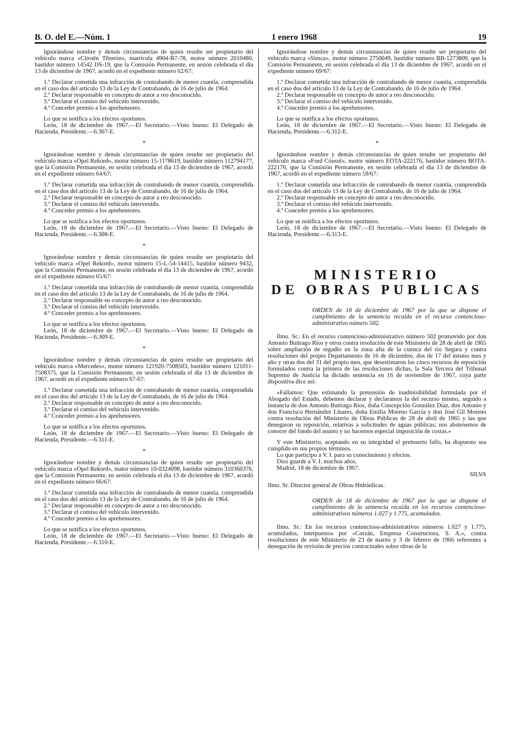B. O. del E.—Núm. 1 1 enero 1968 19
Ignorándose nombre y demás circunstancias de quien resulte ser propietario del vehículo marca «Citroën Tiburón», matrícula 4904-B7-78, motor número 2010480, bastidor número 14542 DS-19, que la Comisión Permanente, en sesión celebrada el día 13 de diciembre de 1967, acordó en el expediente número 62/67:
1.º Declarar cometida una infracción de contrabando de menor cuantía, comprendida en el caso dos del artículo 13 de la Ley de Contrabando, de 16 de julio de 1964.
2.º Declarar responsable en concepto de autor a reo desconocido.
3.º Declarar el comiso del vehículo intervenido.
4.º Conceder premio a los aprehensores.
Lo que se notifica a los efectos oportunos.
León, 18 de diciembre de 1967.—El Secretario.—Visto bueno: El Delegado de Hacienda, Presidente.—6.307-E.
*
Ignorándose nombre y demás circunstancias de quien resulte ser propietario del vehículo marca «Opel Rekord», motor número 15-1178619, bastidor número 112794177, que la Comisión Permanente, en sesión celebrada el día 13 de diciembre de 1967, acordó en el expediente número 64/67:
1.º Declarar cometida una infracción de contrabando de menor cuantía, comprendida en el caso dos del artículo 13 de la Ley de Contrabando, de 16 de julio de 1964.
2.º Declarar responsable en concepto de autor a reo desconocido.
3.º Declarar el comiso del vehículo intervenido.
4.º Conceder premio a los aprehensores.
Lo que se notifica a los efectos oportunos.
León, 18 de diciembre de 1967.—El Secretario.—Visto bueno: El Delegado de Hacienda, Presidente.—6.308-E.
*
Ignorándose nombre y demás circunstancias de quien resulte ser propietario del vehículo marca «Opel Rekord», motor número 15-L-54-14415, bastidor número 9432, que la Comisión Permanente, en sesión celebrada el día 13 de diciembre de 1967, acordó en el expediente número 65/67:
1.º Declarar cometida una infracción de contrabando de menor cuantía, comprendida en el caso dos del artículo 13 de la Ley de Contrabando, de 16 de julio de 1964.
2.º Declarar responsable en concepto de autor a reo desconocido.
3.º Declarar el comiso del vehículo intervenido.
4.º Conceder premio a los aprehensores.
Lo que se notifica a los efectos oportunos.
León, 18 de diciembre de 1967.—El Secretario.—Visto bueno: El Delegado de Hacienda, Presidente.—6.309-E.
*
Ignorándose nombre y demás circunstancias de quien resulte ser propietario del vehículo marca «Mercedes», motor número 121920-7508503, bastidor número 121011-7508375, que la Comisión Permanente, en sesión celebrada el día 13 de diciembre de 1967, acordó en el expediente número 67-67:
1.º Declarar cometida una infracción de contrabando de menor cuantía, comprendida en el caso dos del artículo 13 de la Ley de Contrabando, de 16 de julio de 1964.
2.º Declarar responsable en concepto de autor a reo desconocido.
3.º Declarar el comiso del vehículo intervenido.
4.º Conceder premio a los aprehensores.
Lo que se notifica a los efectos oportunos.
León, 18 de diciembre de 1967.—El Secretario.—Visto bueno: El Delegado de Hacienda, Presidente.—6.311-E.
*
Ignorándose nombre y demás circunstancias de quien resulte ser propietario del vehículo marca «Opel Rekord», mator número 10-0324098, bastidor número 310360376, que la Comisión Permanente, en sesión celebrada el día 13 de diciembre de 1967, acordó en el expediente número 66/67:
1.º Declarar cometida una infracción de contrabando de menor cuantía, comprendida en el caso dos del artículo 13 de la Ley de Contrabando, de 16 de julio de 1964.
2.º Declarar responsable en concepto de autor a reo desconocido.
3.º Declarar el comiso del vehículo intervenido.
4.º Conceder premio a los aprehensores.
Lo que se notifica a los efectos oportunos.
León, 18 de diciembre de 1967.—El Secretario.—Visto bueno: El Delegado de Hacienda, Presidente.—6.310-E.
Ignorándose nombre y demás circunstancias de quien resulte ser propietario del vehículo marca «Simca», motor número 2750049, bastidor número BB-1273809, que la Comisión Permanente, en sesión celebrada el día 13 de diciembre de 1967, acordó en el expediente número 69/67:
1.º Declarar cometida una infracción de contrabando de menor cuantía, comprendida en el caso dos del artículo 13 de la Ley de Contrabando, de 16 de julio de 1964.
2.º Declarar responsable en concepto de autor a reo desconocido.
3.º Declarar el comiso del vehículo intervenido.
4.º Conceder premio a los aprehensores.
Lo que se notifica a los efectos oportunos.
León, 18 de diciembre de 1967.—El Secretario.—Visto bueno: El Delegado de Hacienda, Presidente.—6.312-E.
*
Ignorándose nombre y demás circunstancias de quien resulte ser propietario del vehículo marca «Ford Cónsul», motor número EOTA-222176, bastidor número BOTA-222176, que la Comisión Permanente, en sesión celebrada el día 13 de diciembre de 1967, acordó en el expediente número 59/67:
1.º Declarar cometida una infracción de contrabando de menor cuantía, comprendida en el caso dos del artículo 13 de la Ley de Contrabando, de 16 de julio de 1964.
2.º Declarar responsable en concepto de autor a reo desconocido.
3.º Declarar el comiso del vehículo intervenido.
4.º Conceder premio a los aprehensores.
Lo que se notifica a los efectos oportunos.
León, 18 de diciembre de 1967.—El Secretario.—Visto bueno: El Delegado de Hacienda, Presidente.—6.313-E.
MINISTERIO
DE OBRAS PUBLICAS
ORDEN de 18 de diciembre de 1967 por la que se dispone el cumplimiento de la sentencia recaída en el recurso contencioso-administrativo número 502.
Ilmo. Sr.: En el recurso contencioso-administrativo número 502 promovido por don Antonio Buitrago Ríos y otros contra resolución de este Ministerio de 28 de abril de 1965 sobre ampliación de regadío en la zona alta de la cuenca del río Segura y contra resoluciones del propio Departamento de 16 de diciembre, dos de 17 del mismo mes y año y otras dos del 31 del propio mes, que desestimaron los cinco recursos de reposición formulados contra la primera de las resoluciones dichas, la Sala Tercera del Tribunal Supremo de Justicia ha dictado sentencia en 16 de noviembre de 1967, cuya parte dispositiva dice así:
«Fallamos: Que estimando la pretensión de inadmisibilidad formulada por el Abogado del Estado, debemos declarar y declaramos la del recurso mismo, seguido a instancia de don Antonio Buitrago Ríos, doña Concepción González Díaz, don Antonio y don Francisco Hernández Linares, doña Emilia Moreno García y don José Gil Moreno contra resolución del Ministerio de Obras Públicas de 28 de abril de 1965 y las que denegaron su reposición, relativas a solicitudes de aguas públicas; nos abstenemos de conocer del fondo del asunto y no hacemos especial imposición de costas.»
Y este Ministerio, aceptando en su integridad el preinserto fallo, ha dispuesto sea cumplido en sus propios términos.
Lo que participo a V. I. para su conocimiento y efectos.
Dios guarde a V. I. muchos años.
Madrid, 18 de diciembre de 1967.
SILVA
Ilmo. Sr. Director general de Obras Hidráulicas.
ORDEN de 18 de diciembre de 1967 por la que se dispone el cumplimiento de la sentencia recaída en los recursos contencioso-administrativos números 1.027 y 1.775, acumulados.
Ilmo. Sr.: En los recursos contencioso-administrativos números 1.027 y 1.775, acumulados, interpuestos por «Corzán, Empresa Constructora, S. A.», contra resoluciones de este Ministerio de 23 de marzo y 3 de febrero de 1966 referentes a denegación de revisión de precios contractuales sobre obras de la